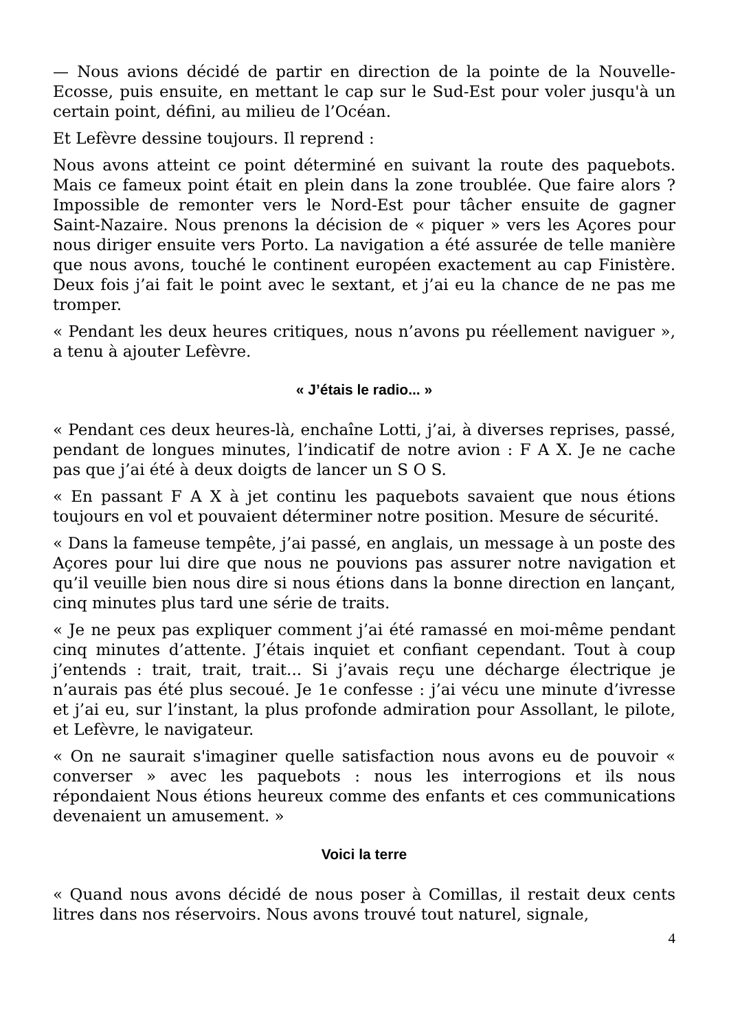— Nous avions décidé de partir en direction de la pointe de la Nouvelle-Ecosse, puis ensuite, en mettant le cap sur le Sud-Est pour voler jusqu'à un certain point, défini, au milieu de l’Océan.
Et Lefèvre dessine toujours. Il reprend :
Nous avons atteint ce point déterminé en suivant la route des paquebots. Mais ce fameux point était en plein dans la zone troublée. Que faire alors ? Impossible de remonter vers le Nord-Est pour tâcher ensuite de gagner Saint-Nazaire. Nous prenons la décision de « piquer » vers les Açores pour nous diriger ensuite vers Porto. La navigation a été assurée de telle manière que nous avons, touché le continent européen exactement au cap Finistère. Deux fois j’ai fait le point avec le sextant, et j’ai eu la chance de ne pas me tromper.
« Pendant les deux heures critiques, nous n’avons pu réellement naviguer », a tenu à ajouter Lefèvre.
« J’étais le radio... »
« Pendant ces deux heures-là, enchaîne Lotti, j’ai, à diverses reprises, passé, pendant de longues minutes, l’indicatif de notre avion : F A X. Je ne cache pas que j’ai été à deux doigts de lancer un S O S.
« En passant F A X à jet continu les paquebots savaient que nous étions toujours en vol et pouvaient déterminer notre position. Mesure de sécurité.
« Dans la fameuse tempête, j’ai passé, en anglais, un message à un poste des Açores pour lui dire que nous ne pouvions pas assurer notre navigation et qu’il veuille bien nous dire si nous étions dans la bonne direction en lançant, cinq minutes plus tard une série de traits.
« Je ne peux pas expliquer comment j’ai été ramassé en moi-même pendant cinq minutes d’attente. J’étais inquiet et confiant cependant. Tout à coup j’entends : trait, trait, trait... Si j’avais reçu une décharge électrique je n’aurais pas été plus secoué. Je 1e confesse : j’ai vécu une minute d’ivresse et j’ai eu, sur l’instant, la plus profonde admiration pour Assollant, le pilote, et Lefèvre, le navigateur.
« On ne saurait s'imaginer quelle satisfaction nous avons eu de pouvoir « converser » avec les paquebots : nous les interrogions et ils nous répondaient Nous étions heureux comme des enfants et ces communications devenaient un amusement. »
Voici la terre
« Quand nous avons décidé de nous poser à Comillas, il restait deux cents litres dans nos réservoirs. Nous avons trouvé tout naturel, signale,
4